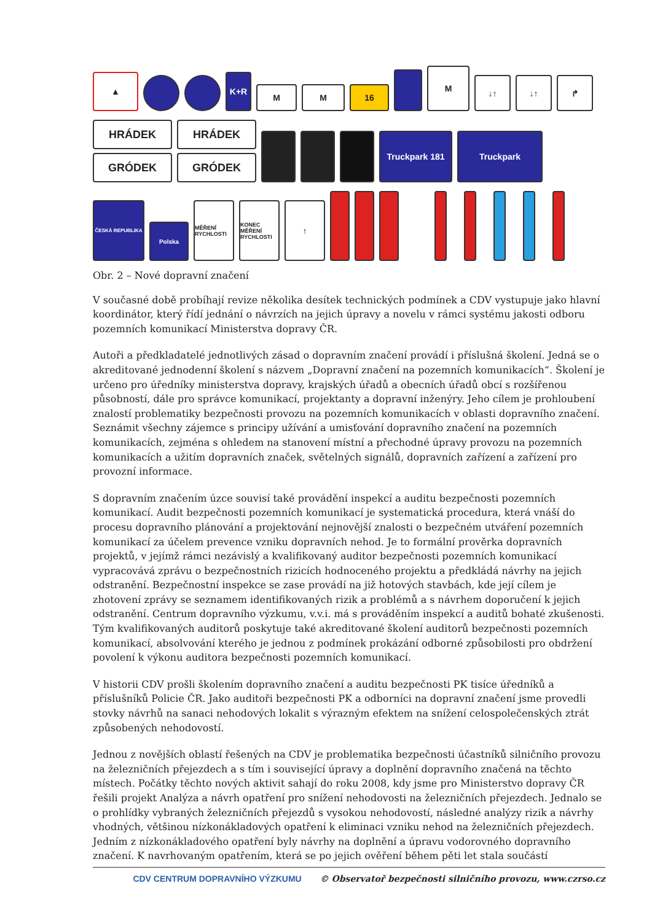▲
K+R
M
M
16
M
↓↑
↓↑
↱
HRÁDEK
GRÓDEK
HRÁDEK
GRÓDEK
Truckpark 181
Truckpark
ČESKÁ REPUBLIKA
Polska
MĚŘENÍ RYCHLOSTI
KONEC MĚŘENÍ RYCHLOSTI
↑
Obr. 2 – Nové dopravní značení
V současné době probíhají revize několika desítek technických podmínek a CDV vystupuje jako hlavní koordinátor, který řídí jednání o návrzích na jejich úpravy a novelu v rámci systému jakosti odboru pozemních komunikací Ministerstva dopravy ČR.
Autoři a předkladatelé jednotlivých zásad o dopravním značení provádí i příslušná školení. Jedná se o akreditované jednodenní školení s názvem „Dopravní značení na pozemních komunikacích“. Školení je určeno pro úředníky ministerstva dopravy, krajských úřadů a obecních úřadů obcí s rozšířenou působností, dále pro správce komunikací, projektanty a dopravní inženýry. Jeho cílem je prohloubení znalostí problematiky bezpečnosti provozu na pozemních komunikacích v oblasti dopravního značení. Seznámit všechny zájemce s principy užívání a umisťování dopravního značení na pozemních komunikacích, zejména s ohledem na stanovení místní a přechodné úpravy provozu na pozemních komunikacích a užitím dopravních značek, světelných signálů, dopravních zařízení a zařízení pro provozní informace.
S dopravním značením úzce souvisí také provádění inspekcí a auditu bezpečnosti pozemních komunikací. Audit bezpečnosti pozemních komunikací je systematická procedura, která vnáší do procesu dopravního plánování a projektování nejnovější znalosti o bezpečném utváření pozemních komunikací za účelem prevence vzniku dopravních nehod. Je to formální prověrka dopravních projektů, v jejímž rámci nezávislý a kvalifikovaný auditor bezpečnosti pozemních komunikací vypracovává zprávu o bezpečnostních rizicích hodnoceného projektu a předkládá návrhy na jejich odstranění. Bezpečnostní inspekce se zase provádí na již hotových stavbách, kde její cílem je zhotovení zprávy se seznamem identifikovaných rizik a problémů a s návrhem doporučení k jejich odstranění. Centrum dopravního výzkumu, v.v.i. má s prováděním inspekcí a auditů bohaté zkušenosti. Tým kvalifikovaných auditorů poskytuje také akreditované školení auditorů bezpečnosti pozemních komunikací, absolvování kterého je jednou z podmínek prokázání odborné způsobilosti pro obdržení povolení k výkonu auditora bezpečnosti pozemních komunikací.
V historii CDV prošli školením dopravního značení a auditu bezpečnosti PK tisíce úředníků a příslušníků Policie ČR. Jako auditoři bezpečnosti PK a odborníci na dopravní značení jsme provedli stovky návrhů na sanaci nehodových lokalit s výrazným efektem na snížení celospolečenských ztrát způsobených nehodovostí.
Jednou z novějších oblastí řešených na CDV je problematika bezpečnosti účastníků silničního provozu na železničních přejezdech a s tím i související úpravy a doplnění dopravního značená na těchto místech. Počátky těchto nových aktivit sahají do roku 2008, kdy jsme pro Ministerstvo dopravy ČR řešili projekt Analýza a návrh opatření pro snížení nehodovosti na železničních přejezdech. Jednalo se o prohlídky vybraných železničních přejezdů s vysokou nehodovostí, následné analýzy rizik a návrhy vhodných, většinou nízkonákladových opatření k eliminaci vzniku nehod na železničních přejezdech. Jedním z nízkonákladového opatření byly návrhy na doplnění a úpravu vodorovného dopravního značení. K navrhovaným opatřením, která se po jejich ověření během pěti let stala součástí
CDV CENTRUM DOPRAVNÍHO VÝZKUMU © Observatoř bezpečnosti silničního provozu, www.czrso.cz